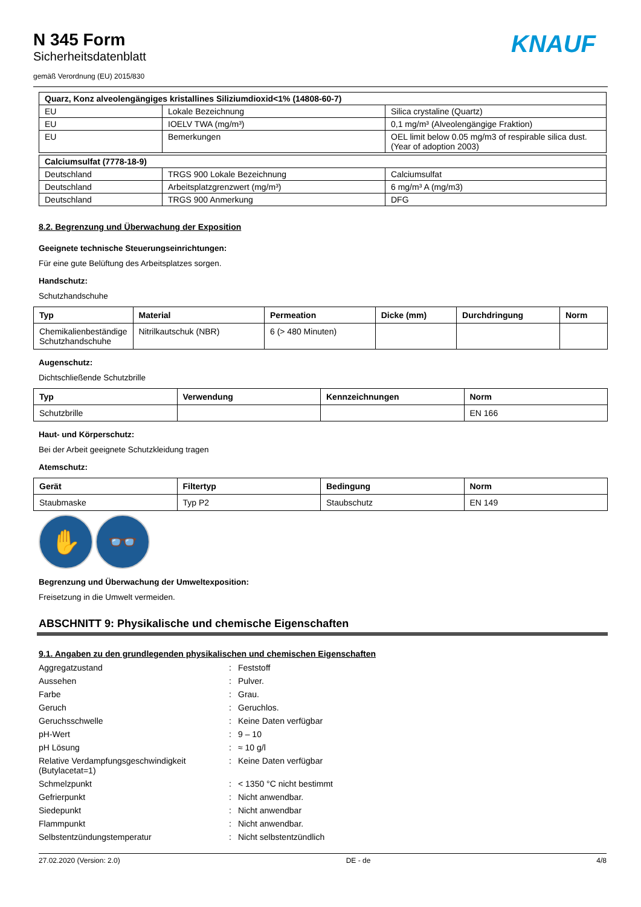KNAUF
N 345 Form
Sicherheitsdatenblatt
gemäß Verordnung (EU) 2015/830
| Quarz, Konz alveolengängiges kristallines Siliziumdioxid<1% (14808-60-7) | | |
| --- | --- | --- |
| EU | Lokale Bezeichnung | Silica crystaline (Quartz) |
| EU | IOELV TWA (mg/m³) | 0,1 mg/m³ (Alveolengängige Fraktion) |
| EU | Bemerkungen | OEL limit below 0.05 mg/m3 of respirable silica dust. (Year of adoption 2003) |
| Calciumsulfat (7778-18-9) | | |
| --- | --- | --- |
| Deutschland | TRGS 900 Lokale Bezeichnung | Calciumsulfat |
| Deutschland | Arbeitsplatzgrenzwert (mg/m³) | 6 mg/m³ A (mg/m3) |
| Deutschland | TRGS 900 Anmerkung | DFG |
8.2. Begrenzung und Überwachung der Exposition
Geeignete technische Steuerungseinrichtungen:
Für eine gute Belüftung des Arbeitsplatzes sorgen.
Handschutz:
Schutzhandschuhe
| Typ | Material | Permeation | Dicke (mm) | Durchdringung | Norm |
| --- | --- | --- | --- | --- | --- |
| Chemikalienbeständige Schutzhandschuhe | Nitrilkautschuk (NBR) | 6 (> 480 Minuten) | | | |
Augenschutz:
Dichtschließende Schutzbrille
| Typ | Verwendung | Kennzeichnungen | Norm |
| --- | --- | --- | --- |
| Schutzbrille | | | EN 166 |
Haut- und Körperschutz:
Bei der Arbeit geeignete Schutzkleidung tragen
Atemschutz:
| Gerät | Filtertyp | Bedingung | Norm |
| --- | --- | --- | --- |
| Staubmaske | Typ P2 | Staubschutz | EN 149 |
✋ 👓
Begrenzung und Überwachung der Umweltexposition:
Freisetzung in die Umwelt vermeiden.
ABSCHNITT 9: Physikalische und chemische Eigenschaften
9.1. Angaben zu den grundlegenden physikalischen und chemischen Eigenschaften
| Aggregatzustand | : | Feststoff |
| Aussehen | : | Pulver. |
| Farbe | : | Grau. |
| Geruch | : | Geruchlos. |
| Geruchsschwelle | : | Keine Daten verfügbar |
| pH-Wert | : | 9 – 10 |
| pH Lösung | : | ≈ 10 g/l |
| Relative Verdampfungsgeschwindigkeit (Butylacetat=1) | : | Keine Daten verfügbar |
| Schmelzpunkt | : | < 1350 °C nicht bestimmt |
| Gefrierpunkt | : | Nicht anwendbar. |
| Siedepunkt | : | Nicht anwendbar |
| Flammpunkt | : | Nicht anwendbar. |
| Selbstentzündungstemperatur | : | Nicht selbstentzündlich |
27.02.2020 (Version: 2.0) DE - de 4/8